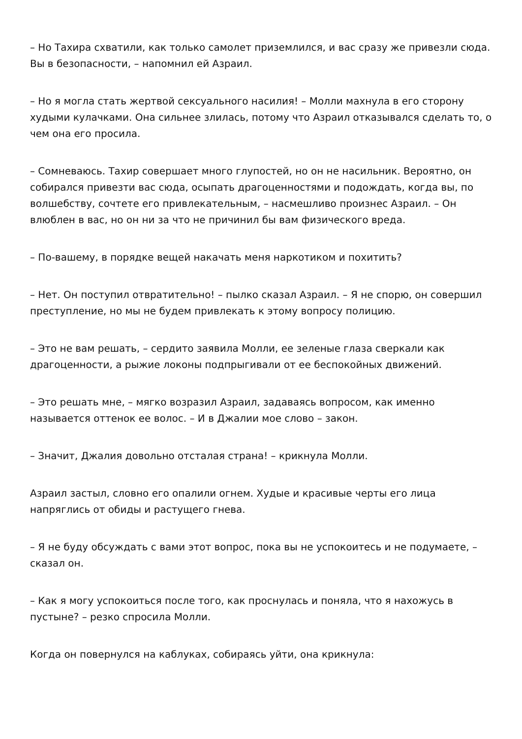– Но Тахира схватили, как только самолет приземлился, и вас сразу же привезли сюда. Вы в безопасности, – напомнил ей Азраил.
– Но я могла стать жертвой сексуального насилия! – Молли махнула в его сторону худыми кулачками. Она сильнее злилась, потому что Азраил отказывался сделать то, о чем она его просила.
– Сомневаюсь. Тахир совершает много глупостей, но он не насильник. Вероятно, он собирался привезти вас сюда, осыпать драгоценностями и подождать, когда вы, по волшебству, сочтете его привлекательным, – насмешливо произнес Азраил. – Он влюблен в вас, но он ни за что не причинил бы вам физического вреда.
– По-вашему, в порядке вещей накачать меня наркотиком и похитить?
– Нет. Он поступил отвратительно! – пылко сказал Азраил. – Я не спорю, он совершил преступление, но мы не будем привлекать к этому вопросу полицию.
– Это не вам решать, – сердито заявила Молли, ее зеленые глаза сверкали как драгоценности, а рыжие локоны подпрыгивали от ее беспокойных движений.
– Это решать мне, – мягко возразил Азраил, задаваясь вопросом, как именно называется оттенок ее волос. – И в Джалии мое слово – закон.
– Значит, Джалия довольно отсталая страна! – крикнула Молли.
Азраил застыл, словно его опалили огнем. Худые и красивые черты его лица напряглись от обиды и растущего гнева.
– Я не буду обсуждать с вами этот вопрос, пока вы не успокоитесь и не подумаете, – сказал он.
– Как я могу успокоиться после того, как проснулась и поняла, что я нахожусь в пустыне? – резко спросила Молли.
Когда он повернулся на каблуках, собираясь уйти, она крикнула: